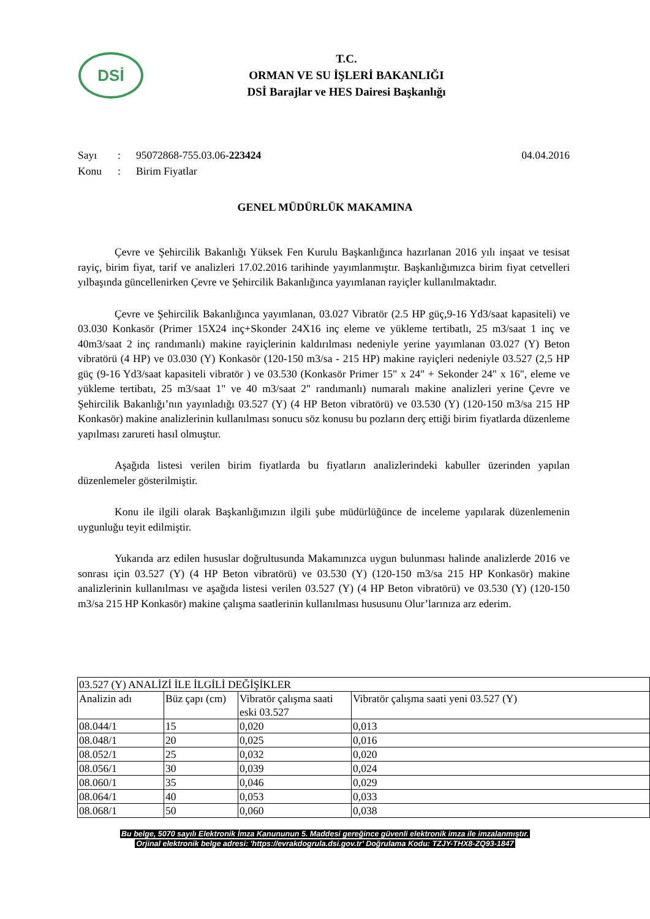DSİ
T.C.
ORMAN VE SU İŞLERİ BAKANLIĞI
DSİ Barajlar ve HES Dairesi Başkanlığı
Sayı: 95072868-755.03.06-223424 04.04.2016
Konu: Birim Fiyatlar
GENEL MÜDÜRLÜK MAKAMINA
Çevre ve Şehircilik Bakanlığı Yüksek Fen Kurulu Başkanlığınca hazırlanan 2016 yılı inşaat ve tesisat rayiç, birim fiyat, tarif ve analizleri 17.02.2016 tarihinde yayımlanmıştır. Başkanlığımızca birim fiyat cetvelleri yılbaşında güncellenirken Çevre ve Şehircilik Bakanlığınca yayımlanan rayiçler kullanılmaktadır.
Çevre ve Şehircilik Bakanlığınca yayımlanan, 03.027 Vibratör (2.5 HP güç,9-16 Yd3/saat kapasiteli) ve 03.030 Konkasör (Primer 15X24 inç+Skonder 24X16 inç eleme ve yükleme tertibatlı, 25 m3/saat 1 inç ve 40m3/saat 2 inç randımanlı) makine rayiçlerinin kaldırılması nedeniyle yerine yayımlanan 03.027 (Y) Beton vibratörü (4 HP) ve 03.030 (Y) Konkasör (120-150 m3/sa - 215 HP) makine rayiçleri nedeniyle 03.527 (2,5 HP güç (9-16 Yd3/saat kapasiteli vibratör ) ve 03.530 (Konkasör Primer 15" x 24" + Sekonder 24" x 16", eleme ve yükleme tertibatı, 25 m3/saat 1" ve 40 m3/saat 2" randımanlı) numaralı makine analizleri yerine Çevre ve Şehircilik Bakanlığı’nın yayınladığı 03.527 (Y) (4 HP Beton vibratörü) ve 03.530 (Y) (120-150 m3/sa 215 HP Konkasör) makine analizlerinin kullanılması sonucu söz konusu bu pozların derç ettiği birim fiyatlarda düzenleme yapılması zarureti hasıl olmuştur.
Aşağıda listesi verilen birim fiyatlarda bu fiyatların analizlerindeki kabuller üzerinden yapılan düzenlemeler gösterilmiştir.
Konu ile ilgili olarak Başkanlığımızın ilgili şube müdürlüğünce de inceleme yapılarak düzenlemenin uygunluğu teyit edilmiştir.
Yukarıda arz edilen hususlar doğrultusunda Makamınızca uygun bulunması halinde analizlerde 2016 ve sonrası için 03.527 (Y) (4 HP Beton vibratörü) ve 03.530 (Y) (120-150 m3/sa 215 HP Konkasör) makine analizlerinin kullanılması ve aşağıda listesi verilen 03.527 (Y) (4 HP Beton vibratörü) ve 03.530 (Y) (120-150 m3/sa 215 HP Konkasör) makine çalışma saatlerinin kullanılması hususunu Olur’larınıza arz ederim.
| 03.527 (Y) ANALİZİ İLE İLGİLİ DEĞİŞİKLER | | | |
| Analizin adı | Büz çapı (cm) | Vibratör çalışma saati eski 03.527 | Vibratör çalışma saati yeni 03.527 (Y) |
| 08.044/1 | 15 | 0,020 | 0,013 |
| 08.048/1 | 20 | 0,025 | 0,016 |
| 08.052/1 | 25 | 0,032 | 0,020 |
| 08.056/1 | 30 | 0,039 | 0,024 |
| 08.060/1 | 35 | 0,046 | 0,029 |
| 08.064/1 | 40 | 0,053 | 0,033 |
| 08.068/1 | 50 | 0,060 | 0,038 |
Bu belge, 5070 sayılı Elektronik İmza Kanununun 5. Maddesi gereğince güvenli elektronik imza ile imzalanmıştır.
Orjinal elektronik belge adresi: 'https://evrakdogrula.dsi.gov.tr' Doğrulama Kodu: TZJY-THX8-ZQ93-1847